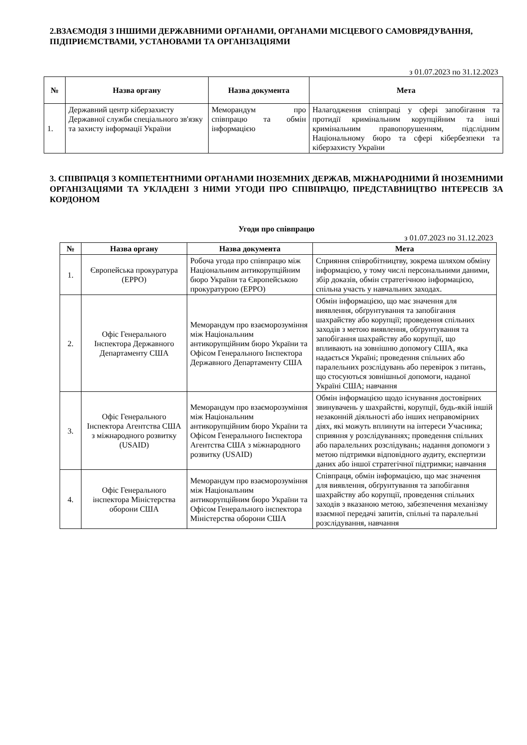2.ВЗАЄМОДІЯ З ІНШИМИ ДЕРЖАВНИМИ ОРГАНАМИ, ОРГАНАМИ МІСЦЕВОГО САМОВРЯДУВАННЯ, ПІДПРИЄМСТВАМИ, УСТАНОВАМИ ТА ОРГАНІЗАЦІЯМИ
з 01.07.2023 по 31.12.2023
| № | Назва органу | Назва документа | Мета |
| --- | --- | --- | --- |
| 1. | Державний центр кіберзахисту Державної служби спеціального зв'язку та захисту інформації України | Меморандум про співпрацю та обмін інформацією | Налагодження співпраці у сфері запобігання та протидії кримінальним корупційним та інші кримінальним правопорушенням, підслідним Національному бюро та сфері кібербезпеки та кіберзахисту України |
3. СПІВПРАЦЯ З КОМПЕТЕНТНИМИ ОРГАНАМИ ІНОЗЕМНИХ ДЕРЖАВ, МІЖНАРОДНИМИ Й ІНОЗЕМНИМИ ОРГАНІЗАЦІЯМИ ТА УКЛАДЕНІ З НИМИ УГОДИ ПРО СПІВПРАЦЮ, ПРЕДСТАВНИЦТВО ІНТЕРЕСІВ ЗА КОРДОНОМ
Угоди про співпрацю
з 01.07.2023 по 31.12.2023
| № | Назва органу | Назва документа | Мета |
| --- | --- | --- | --- |
| 1. | Європейська прокуратура (EPPO) | Робоча угода про співпрацю між Національним антикорупційним бюро України та Європейською прокуратурою (EPPO) | Сприяння співробітництву, зокрема шляхом обміну інформацією, у тому числі персональними даними, збір доказів, обмін стратегічною інформацією, спільна участь у навчальних заходах. |
| 2. | Офіс Генерального Інспектора Державного Департаменту США | Меморандум про взаєморозуміння між Національним антикорупційним бюро України та Офісом Генерального Інспектора Державного Департаменту США | Обмін інформацією, що має значення для виявлення, обґрунтування та запобігання шахрайству або корупції; проведення спільних заходів з метою виявлення, обґрунтування та запобігання шахрайству або корупції, що впливають на зовнішню допомогу США, яка надається Україні; проведення спільних або паралельних розслідувань або перевірок з питань, що стосуються зовнішньої допомоги, наданої Україні США; навчання |
| 3. | Офіс Генерального Інспектора Агентства США з міжнародного розвитку (USAID) | Меморандум про взаєморозуміння між Національним антикорупційним бюро України та Офісом Генерального Інспектора Агентства США з міжнародного розвитку (USAID) | Обмін інформацією щодо існування достовірних звинувачень у шахрайстві, корупції, будь-якій іншій незаконній діяльності або інших неправомірних діях, які можуть вплинути на інтереси Учасника; сприяння у розслідуваннях; проведення спільних або паралельних розслідувань; надання допомоги з метою підтримки відповідного аудиту, експертизи даних або іншої стратегічної підтримки; навчання |
| 4. | Офіс Генерального інспектора Міністерства оборони США | Меморандум про взаєморозуміння між Національним антикорупційним бюро України та Офісом Генерального інспектора Міністерства оборони США | Співпраця, обмін інформацією, що має значення для виявлення, обґрунтування та запобігання шахрайству або корупції, проведення спільних заходів з вказаною метою, забезпечення механізму взаємної передачі запитів, спільні та паралельні розслідування, навчання |